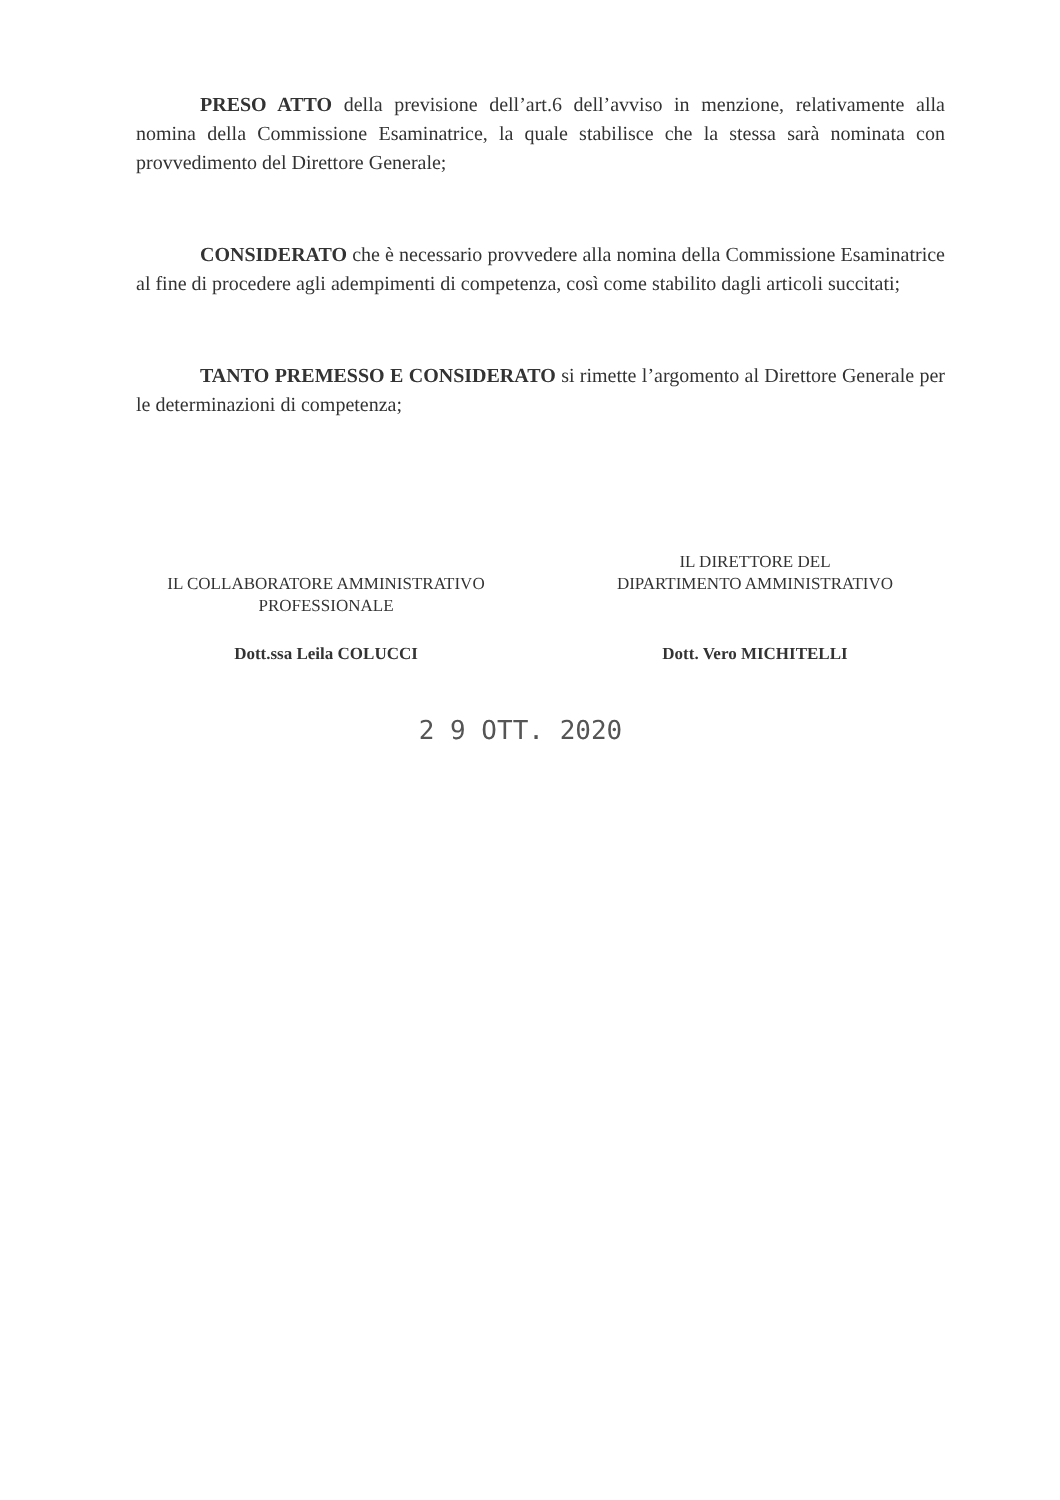PRESO ATTO della previsione dell’art.6 dell’avviso in menzione, relativamente alla nomina della Commissione Esaminatrice, la quale stabilisce che la stessa sarà nominata con provvedimento del Direttore Generale;
CONSIDERATO che è necessario provvedere alla nomina della Commissione Esaminatrice al fine di procedere agli adempimenti di competenza, così come stabilito dagli articoli succitati;
TANTO PREMESSO E CONSIDERATO si rimette l’argomento al Direttore Generale per le determinazioni di competenza;
IL COLLABORATORE AMMINISTRATIVO
PROFESSIONALE
Dott.ssa Leila COLUCCI
IL DIRETTORE DEL
DIPARTIMENTO AMMINISTRATIVO
Dott. Vero MICHITELLI
2 9 OTT. 2020